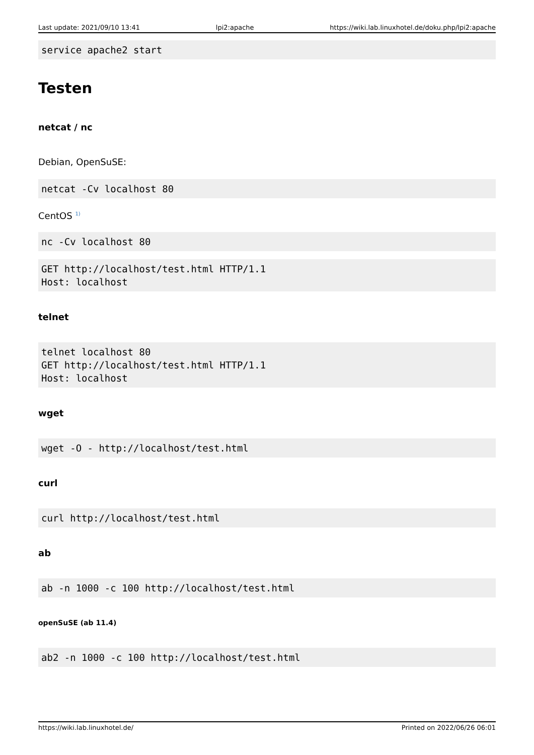Last update: 2021/09/10 13:41 lpi2:apache https://wiki.lab.linuxhotel.de/doku.php/lpi2:apache
service apache2 start
Testen
netcat / nc
Debian, OpenSuSE:
netcat -Cv localhost 80
CentOS <sup>1)</sup>
nc -Cv localhost 80
GET http://localhost/test.html HTTP/1.1
Host: localhost
telnet
telnet localhost 80
GET http://localhost/test.html HTTP/1.1
Host: localhost
wget
wget -O - http://localhost/test.html
curl
curl http://localhost/test.html
ab
ab -n 1000 -c 100 http://localhost/test.html
openSuSE (ab 11.4)
ab2 -n 1000 -c 100 http://localhost/test.html
https://wiki.lab.linuxhotel.de/ Printed on 2022/06/26 06:01